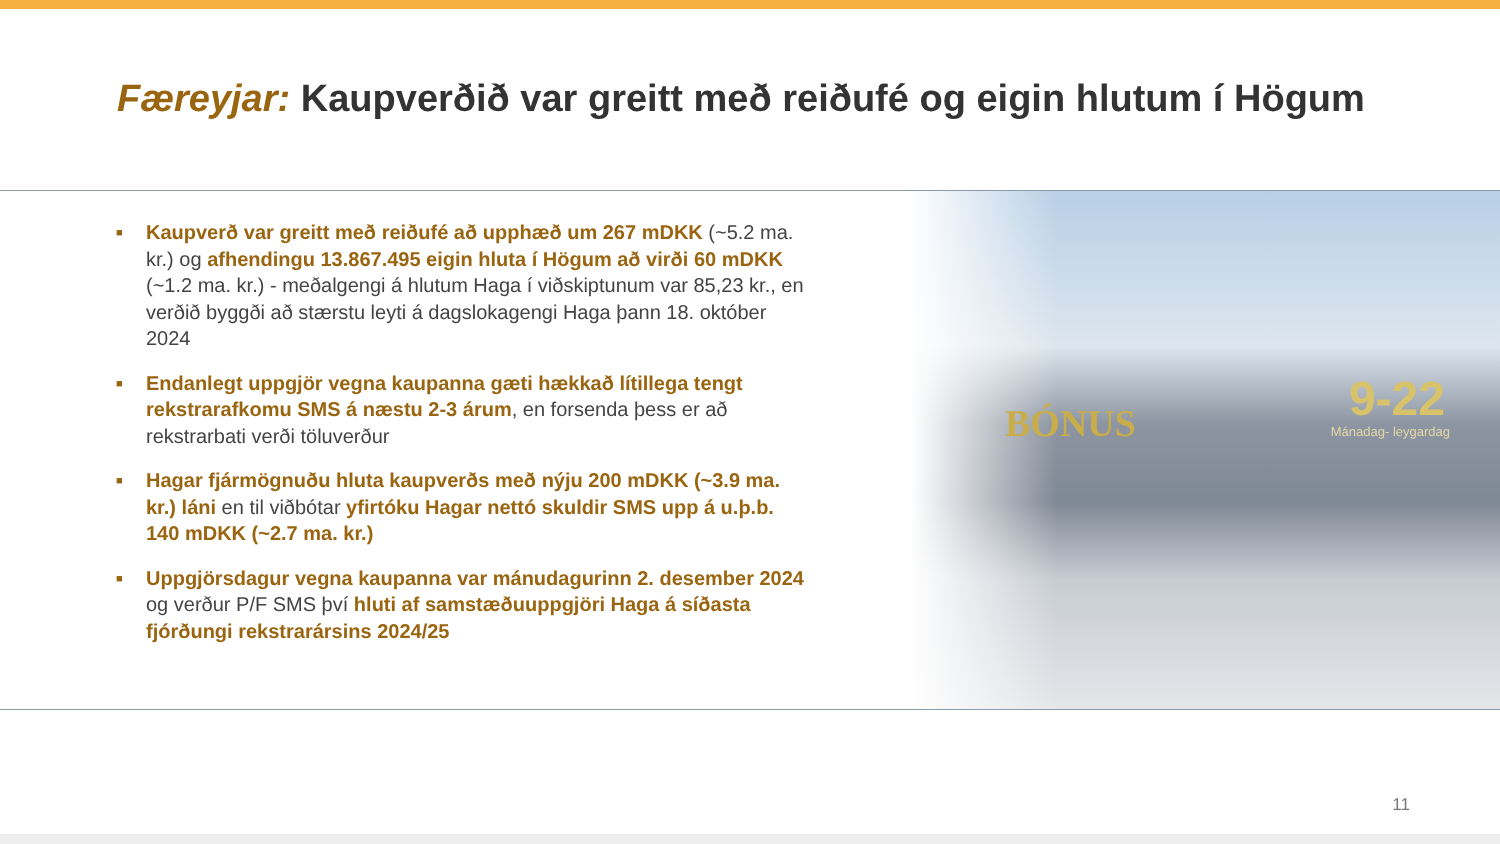Færeyjar: Kaupverðið var greitt með reiðufé og eigin hlutum í Högum
BÓNUS 9-22
Mánadag- leygardag
■ Kaupverð var greitt með reiðufé að upphæð um 267 mDKK (~5.2 ma. kr.) og afhendingu 13.867.495 eigin hluta í Högum að virði 60 mDKK (~1.2 ma. kr.) - meðalgengi á hlutum Haga í viðskiptunum var 85,23 kr., en verðið byggði að stærstu leyti á dagslokagengi Haga þann 18. október 2024
■ Endanlegt uppgjör vegna kaupanna gæti hækkað lítillega tengt rekstrarafkomu SMS á næstu 2-3 árum, en forsenda þess er að rekstrarbati verði töluverður
■ Hagar fjármögnuðu hluta kaupverðs með nýju 200 mDKK (~3.9 ma. kr.) láni en til viðbótar yfirtóku Hagar nettó skuldir SMS upp á u.þ.b. 140 mDKK (~2.7 ma. kr.)
■ Uppgjörsdagur vegna kaupanna var mánudagurinn 2. desember 2024 og verður P/F SMS því hluti af samstæðuuppgjöri Haga á síðasta fjórðungi rekstrarársins 2024/25
11